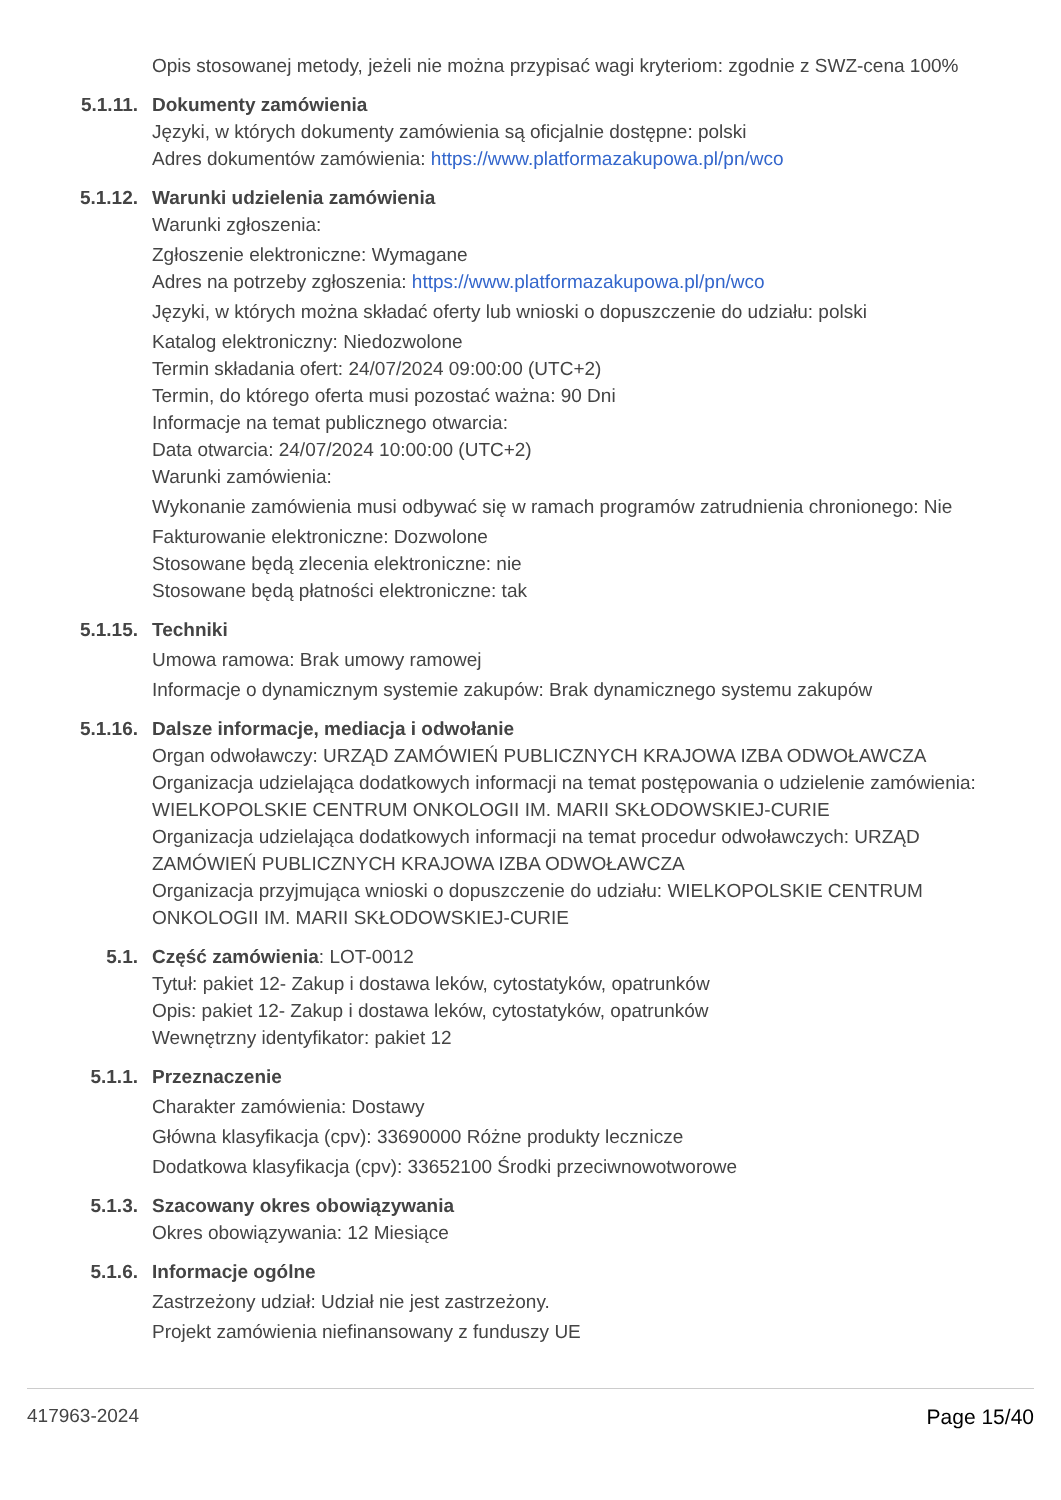Opis stosowanej metody, jeżeli nie można przypisać wagi kryteriom: zgodnie z SWZ-cena 100%
5.1.11. Dokumenty zamówienia
Języki, w których dokumenty zamówienia są oficjalnie dostępne: polski
Adres dokumentów zamówienia: https://www.platformazakupowa.pl/pn/wco
5.1.12. Warunki udzielenia zamówienia
Warunki zgłoszenia:
Zgłoszenie elektroniczne: Wymagane
Adres na potrzeby zgłoszenia: https://www.platformazakupowa.pl/pn/wco
Języki, w których można składać oferty lub wnioski o dopuszczenie do udziału: polski
Katalog elektroniczny: Niedozwolone
Termin składania ofert: 24/07/2024 09:00:00 (UTC+2)
Termin, do którego oferta musi pozostać ważna: 90 Dni
Informacje na temat publicznego otwarcia:
Data otwarcia: 24/07/2024 10:00:00 (UTC+2)
Warunki zamówienia:
Wykonanie zamówienia musi odbywać się w ramach programów zatrudnienia chronionego: Nie
Fakturowanie elektroniczne: Dozwolone
Stosowane będą zlecenia elektroniczne: nie
Stosowane będą płatności elektroniczne: tak
5.1.15. Techniki
Umowa ramowa: Brak umowy ramowej
Informacje o dynamicznym systemie zakupów: Brak dynamicznego systemu zakupów
5.1.16. Dalsze informacje, mediacja i odwołanie
Organ odwoławczy: URZĄD ZAMÓWIEŃ PUBLICZNYCH KRAJOWA IZBA ODWOŁAWCZA
Organizacja udzielająca dodatkowych informacji na temat postępowania o udzielenie zamówienia: WIELKOPOLSKIE CENTRUM ONKOLOGII IM. MARII SKŁODOWSKIEJ-CURIE
Organizacja udzielająca dodatkowych informacji na temat procedur odwoławczych: URZĄD ZAMÓWIEŃ PUBLICZNYCH KRAJOWA IZBA ODWOŁAWCZA
Organizacja przyjmująca wnioski o dopuszczenie do udziału: WIELKOPOLSKIE CENTRUM ONKOLOGII IM. MARII SKŁODOWSKIEJ-CURIE
5.1. Część zamówienia: LOT-0012
Tytuł: pakiet 12- Zakup i dostawa leków, cytostatyków, opatrunków
Opis: pakiet 12- Zakup i dostawa leków, cytostatyków, opatrunków
Wewnętrzny identyfikator: pakiet 12
5.1.1. Przeznaczenie
Charakter zamówienia: Dostawy
Główna klasyfikacja (cpv): 33690000 Różne produkty lecznicze
Dodatkowa klasyfikacja (cpv): 33652100 Środki przeciwnowotworowe
5.1.3. Szacowany okres obowiązywania
Okres obowiązywania: 12 Miesiące
5.1.6. Informacje ogólne
Zastrzeżony udział: Udział nie jest zastrzeżony.
Projekt zamówienia niefinansowany z funduszy UE
417963-2024 Page 15/40